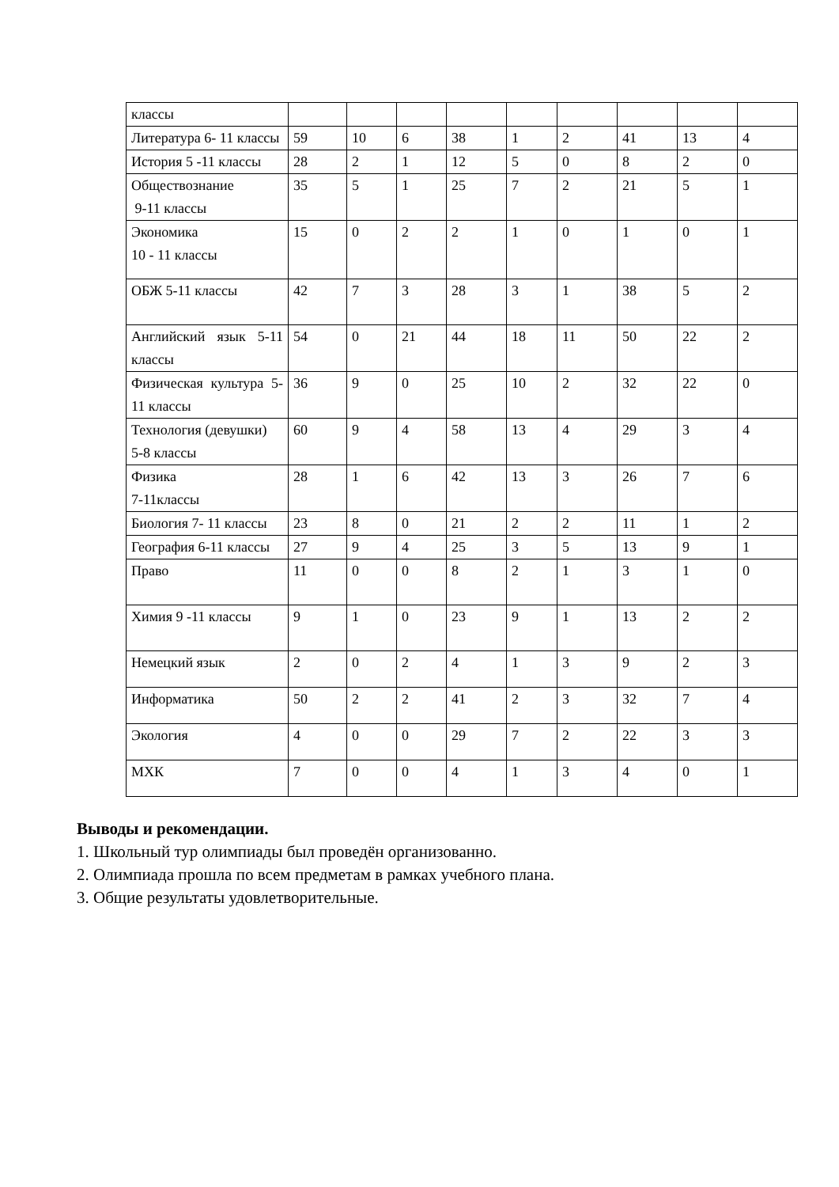| классы | | | | | | | | | |
| Литература 6- 11 классы | 59 | 10 | 6 | 38 | 1 | 2 | 41 | 13 | 4 |
| История 5 -11 классы | 28 | 2 | 1 | 12 | 5 | 0 | 8 | 2 | 0 |
| Обществознание 9-11 классы | 35 | 5 | 1 | 25 | 7 | 2 | 21 | 5 | 1 |
| Экономика 10 - 11 классы | 15 | 0 | 2 | 2 | 1 | 0 | 1 | 0 | 1 |
| ОБЖ 5-11 классы | 42 | 7 | 3 | 28 | 3 | 1 | 38 | 5 | 2 |
| Английский язык 5-11 классы | 54 | 0 | 21 | 44 | 18 | 11 | 50 | 22 | 2 |
| Физическая культура 5-11 классы | 36 | 9 | 0 | 25 | 10 | 2 | 32 | 22 | 0 |
| Технология (девушки) 5-8 классы | 60 | 9 | 4 | 58 | 13 | 4 | 29 | 3 | 4 |
| Физика 7-11классы | 28 | 1 | 6 | 42 | 13 | 3 | 26 | 7 | 6 |
| Биология 7- 11 классы | 23 | 8 | 0 | 21 | 2 | 2 | 11 | 1 | 2 |
| География 6-11 классы | 27 | 9 | 4 | 25 | 3 | 5 | 13 | 9 | 1 |
| Право | 11 | 0 | 0 | 8 | 2 | 1 | 3 | 1 | 0 |
| Химия 9 -11 классы | 9 | 1 | 0 | 23 | 9 | 1 | 13 | 2 | 2 |
| Немецкий язык | 2 | 0 | 2 | 4 | 1 | 3 | 9 | 2 | 3 |
| Информатика | 50 | 2 | 2 | 41 | 2 | 3 | 32 | 7 | 4 |
| Экология | 4 | 0 | 0 | 29 | 7 | 2 | 22 | 3 | 3 |
| МХК | 7 | 0 | 0 | 4 | 1 | 3 | 4 | 0 | 1 |
Выводы и рекомендации.
1. Школьный тур олимпиады был проведён организованно.
2. Олимпиада прошла по всем предметам в рамках учебного плана.
3. Общие результаты удовлетворительные.